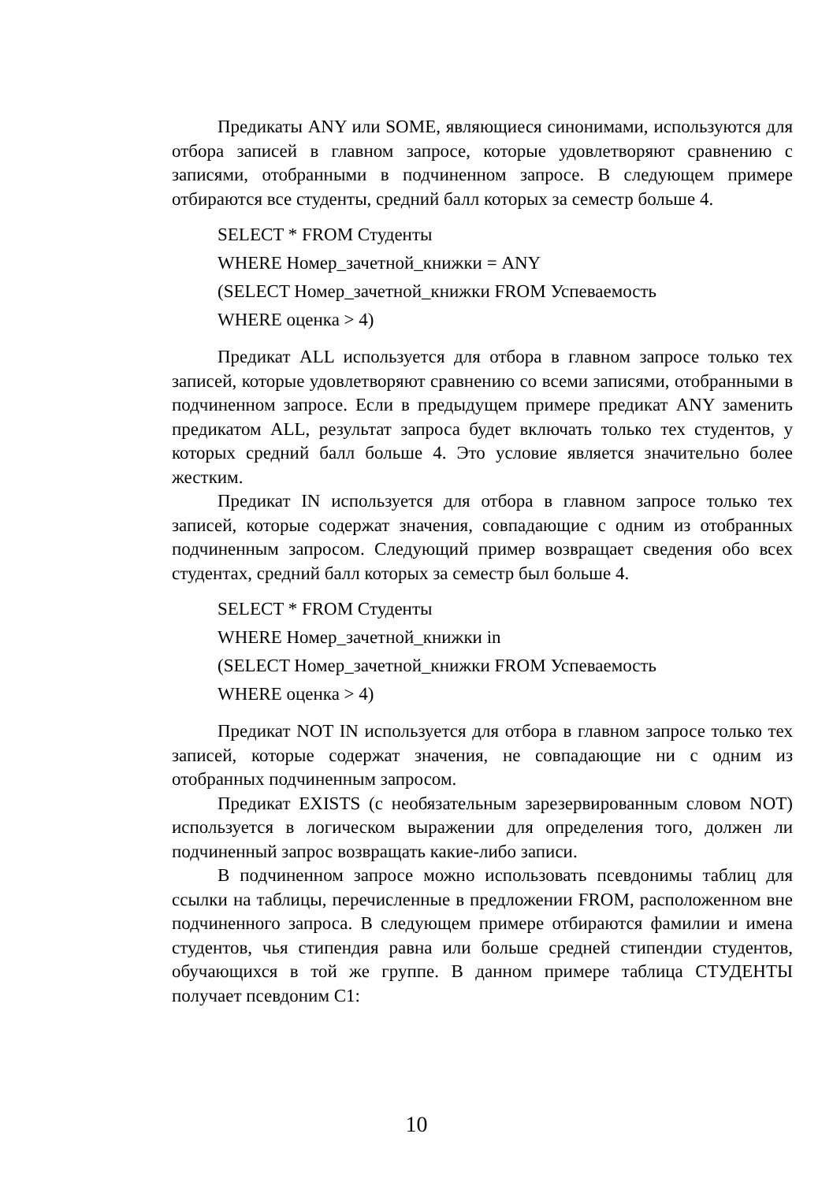Предикаты ANY или SOME, являющиеся синонимами, используются для отбора записей в главном запросе, которые удовлетворяют сравнению с записями, отобранными в подчиненном запросе. В следующем примере отбираются все студенты, средний балл которых за семестр больше 4.
SELECT * FROM Студенты
WHERE Номер_зачетной_книжки = ANY
(SELECT Номер_зачетной_книжки FROM Успеваемость
WHERE оценка > 4)
Предикат ALL используется для отбора в главном запросе только тех записей, которые удовлетворяют сравнению со всеми записями, отобранными в подчиненном запросе. Если в предыдущем примере предикат ANY заменить предикатом ALL, результат запроса будет включать только тех студентов, у которых средний балл больше 4. Это условие является значительно более жестким.
Предикат IN используется для отбора в главном запросе только тех записей, которые содержат значения, совпадающие с одним из отобранных подчиненным запросом. Следующий пример возвращает сведения обо всех студентах, средний балл которых за семестр был больше 4.
SELECT * FROM Студенты
WHERE Номер_зачетной_книжки in
(SELECT Номер_зачетной_книжки FROM Успеваемость
WHERE оценка > 4)
Предикат NOT IN используется для отбора в главном запросе только тех записей, которые содержат значения, не совпадающие ни с одним из отобранных подчиненным запросом.
Предикат EXISTS (с необязательным зарезервированным словом NOT) используется в логическом выражении для определения того, должен ли подчиненный запрос возвращать какие-либо записи.
В подчиненном запросе можно использовать псевдонимы таблиц для ссылки на таблицы, перечисленные в предложении FROM, расположенном вне подчиненного запроса. В следующем примере отбираются фамилии и имена студентов, чья стипендия равна или больше средней стипендии студентов, обучающихся в той же группе. В данном примере таблица СТУДЕНТЫ получает псевдоним С1:
10